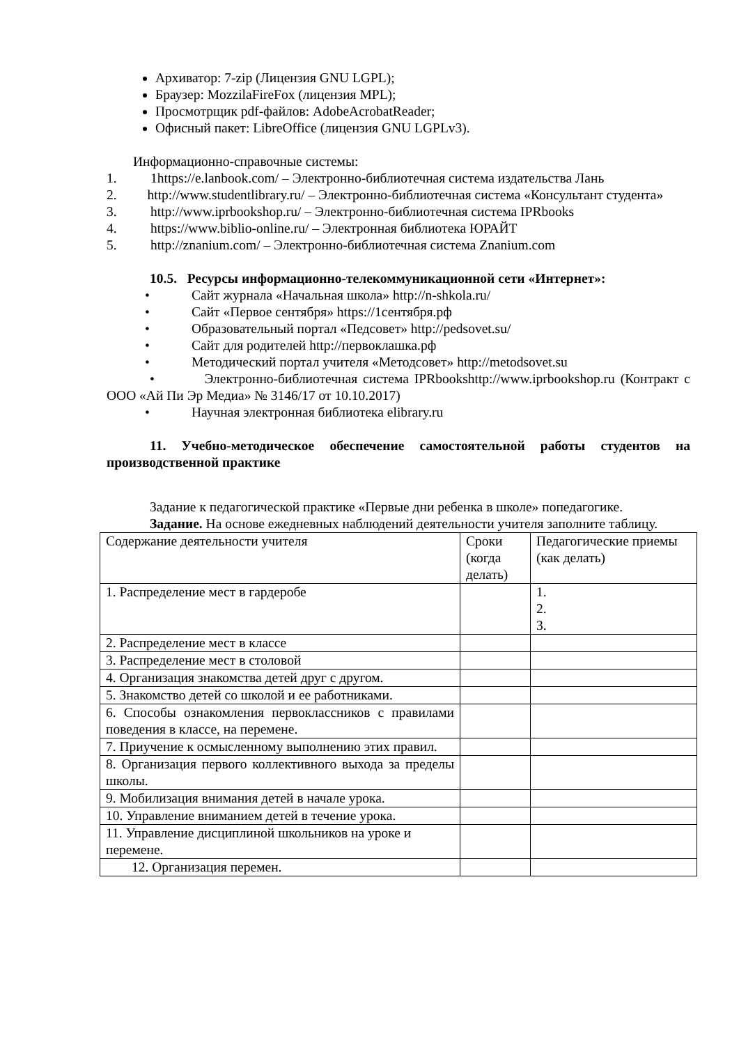Архиватор: 7-zip (Лицензия GNU LGPL);
Браузер: MozzilaFireFox (лицензия MPL);
Просмотрщик pdf-файлов: AdobeAcrobatReader;
Офисный пакет: LibreOffice (лицензия GNU LGPLv3).
Информационно-справочные системы:
1. 1https://e.lanbook.com/ – Электронно-библиотечная система издательства Лань
2. http://www.studentlibrary.ru/ – Электронно-библиотечная система «Консультант студента»
3. http://www.iprbookshop.ru/ – Электронно-библиотечная система IPRbooks
4. https://www.biblio-online.ru/ – Электронная библиотека ЮРАЙТ
5. http://znanium.com/ – Электронно-библиотечная система Znanium.com
10.5. Ресурсы информационно-телекоммуникационной сети «Интернет»:
• Сайт журнала «Начальная школа» http://n-shkola.ru/
• Сайт «Первое сентября» https://1сентября.рф
• Образовательный портал «Педсовет» http://pedsovet.su/
• Сайт для родителей http://первоклашка.рф
• Методический портал учителя «Методсовет» http://metodsovet.su
• Электронно-библиотечная система IPRbookshttp://www.iprbookshop.ru (Контракт с ООО «Ай Пи Эр Медиа» № 3146/17 от 10.10.2017)
• Научная электронная библиотека elibrary.ru
11. Учебно-методическое обеспечение самостоятельной работы студентов на производственной практике
Задание к педагогической практике «Первые дни ребенка в школе» попедагогике.
Задание. На основе ежедневных наблюдений деятельности учителя заполните таблицу.
| Содержание деятельности учителя | Сроки (когда делать) | Педагогические приемы (как делать) |
| 1. Распределение мест в гардеробе | | 1. 2. 3. |
| 2. Распределение мест в классе | | |
| 3. Распределение мест в столовой | | |
| 4. Организация знакомства детей друг с другом. | | |
| 5. Знакомство детей со школой и ее работниками. | | |
| 6. Способы ознакомления первоклассников с правилами поведения в классе, на перемене. | | |
| 7. Приучение к осмысленному выполнению этих правил. | | |
| 8. Организация первого коллективного выхода за пределы школы. | | |
| 9. Мобилизация внимания детей в начале урока. | | |
| 10. Управление вниманием детей в течение урока. | | |
| 11. Управление дисциплиной школьников на уроке и перемене. | | |
| 12. Организация перемен. | | |